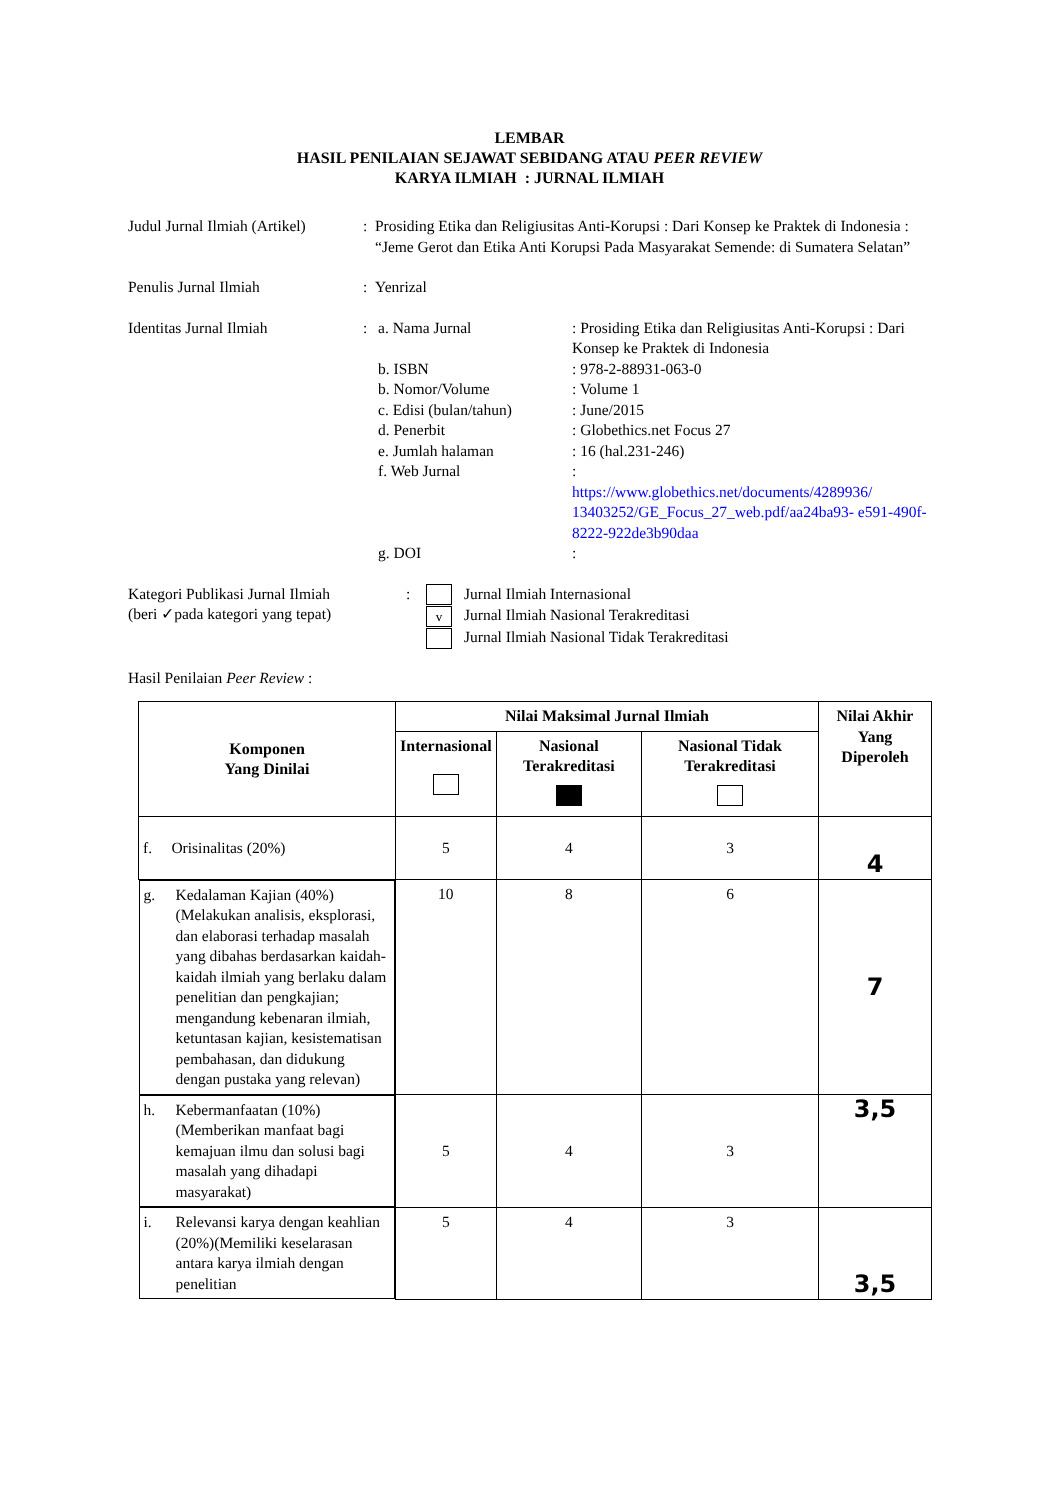LEMBAR
HASIL PENILAIAN SEJAWAT SEBIDANG ATAU PEER REVIEW
KARYA ILMIAH : JURNAL ILMIAH
Judul Jurnal Ilmiah (Artikel)
: Prosiding Etika dan Religiusitas Anti-Korupsi : Dari Konsep ke Praktek di Indonesia : “Jeme Gerot dan Etika Anti Korupsi Pada Masyarakat Semende: di Sumatera Selatan”
Penulis Jurnal Ilmiah : Yenrizal
Identitas Jurnal Ilmiah : a. Nama Jurnal : Prosiding Etika dan Religiusitas Anti-Korupsi : Dari Konsep ke Praktek di Indonesia
b. ISBN : 978-2-88931-063-0
b. Nomor/Volume : Volume 1
c. Edisi (bulan/tahun)
: June/2015
d. Penerbit : Globethics.net Focus 27
e. Jumlah halaman : 16 (hal.231-246)
f. Web Jurnal :
https://www.globethics.net/documents/4289936/ 13403252/GE_Focus_27_web.pdf/aa24ba93- e591-490f-8222-922de3b90daa
g. DOI :
Kategori Publikasi Jurnal Ilmiah
(beri ✓pada kategori yang tepat)
: Jurnal Ilmiah Internasional
v Jurnal Ilmiah Nasional Terakreditasi
Jurnal Ilmiah Nasional Tidak Terakreditasi
Hasil Penilaian Peer Review :
| Komponen Yang Dinilai | Nilai Maksimal Jurnal Ilmiah | | | Nilai Akhir Yang Diperoleh |
| --- | --- | --- | --- | --- |
| | Internasional | Nasional Terakreditasi | Nasional Tidak Terakreditasi | |
| f. Orisinalitas (20%) | 5 | 4 | 3 | 4 |
| g. Kedalaman Kajian (40%) (Melakukan analisis, eksplorasi, dan elaborasi terhadap masalah yang dibahas berdasarkan kaidah-kaidah ilmiah yang berlaku dalam penelitian dan pengkajian; mengandung kebenaran ilmiah, ketuntasan kajian, kesistematisan pembahasan, dan didukung dengan pustaka yang relevan) | 10 | 8 | 6 | 7 |
| h. Kebermanfaatan (10%) (Memberikan manfaat bagi kemajuan ilmu dan solusi bagi masalah yang dihadapi masyarakat) | 5 | 4 | 3 | 3,5 |
| i. Relevansi karya dengan keahlian (20%)(Memiliki keselarasan antara karya ilmiah dengan penelitian | 5 | 4 | 3 | 3,5 |